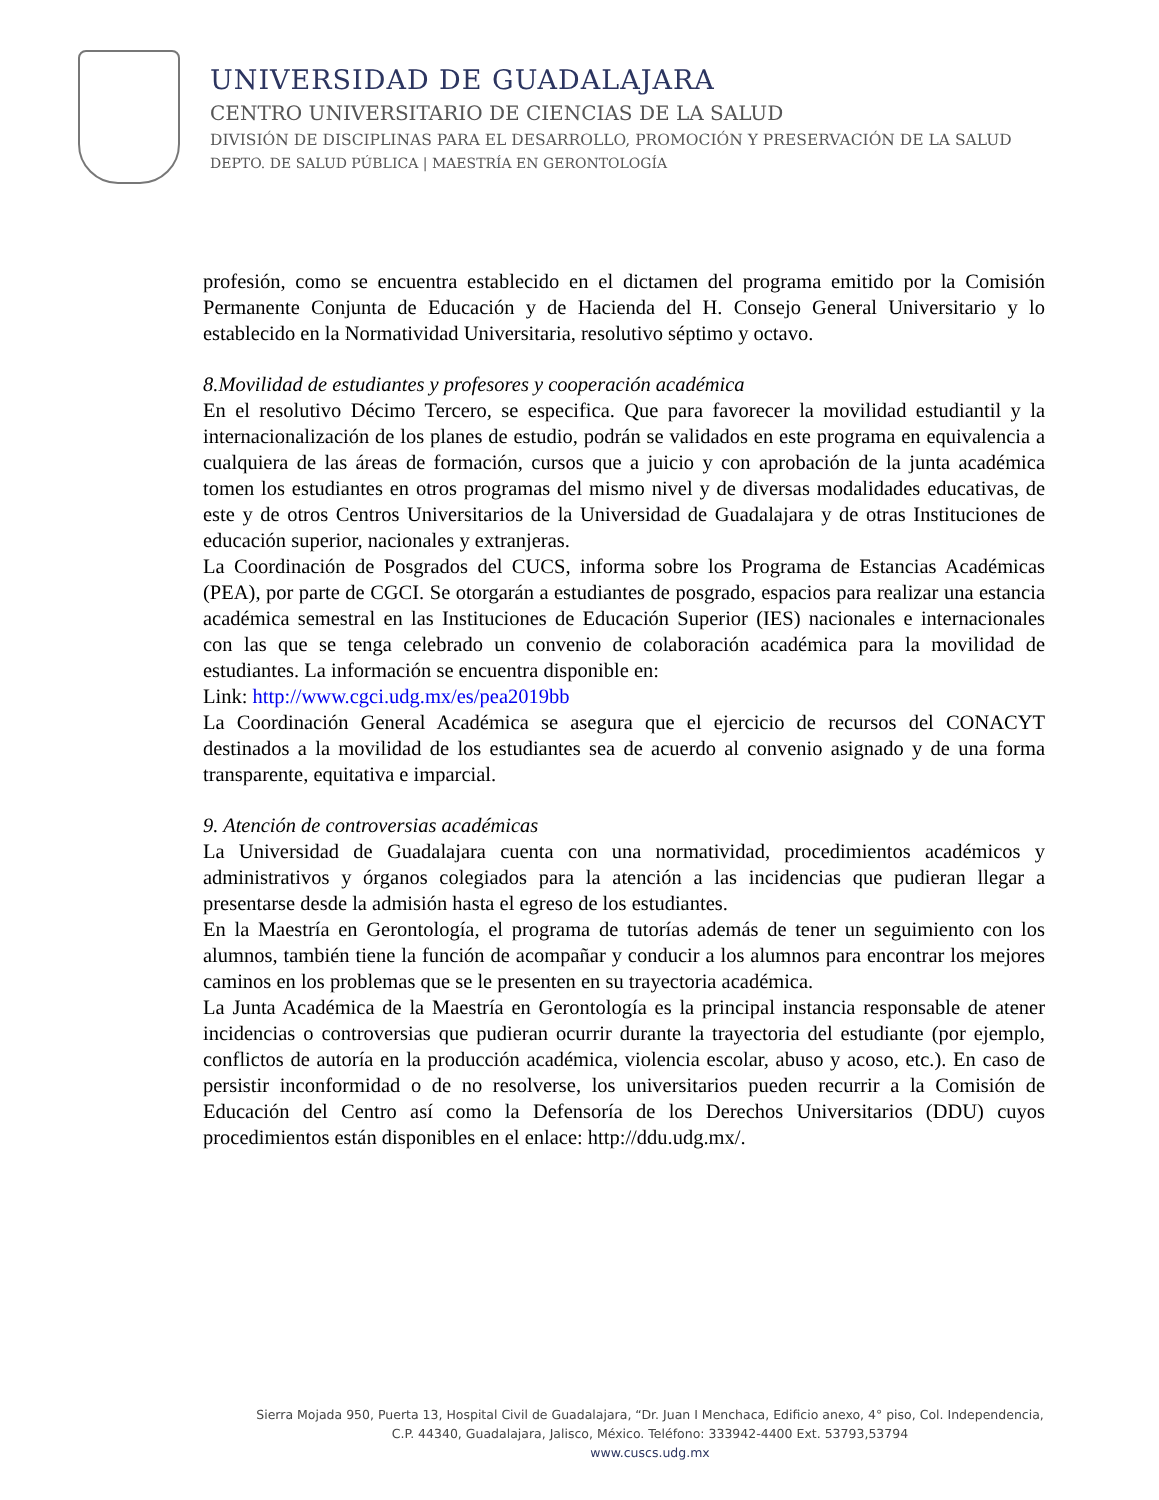UNIVERSIDAD DE GUADALAJARA
CENTRO UNIVERSITARIO DE CIENCIAS DE LA SALUD
DIVISIÓN DE DISCIPLINAS PARA EL DESARROLLO, PROMOCIÓN Y PRESERVACIÓN DE LA SALUD
DEPTO. DE SALUD PÚBLICA | MAESTRÍA EN GERONTOLOGÍA
profesión, como se encuentra establecido en el dictamen del programa emitido por la Comisión Permanente Conjunta de Educación y de Hacienda del H. Consejo General Universitario y lo establecido en la Normatividad Universitaria, resolutivo séptimo y octavo.
8.Movilidad de estudiantes y profesores y cooperación académica
En el resolutivo Décimo Tercero, se especifica. Que para favorecer la movilidad estudiantil y la internacionalización de los planes de estudio, podrán se validados en este programa en equivalencia a cualquiera de las áreas de formación, cursos que a juicio y con aprobación de la junta académica tomen los estudiantes en otros programas del mismo nivel y de diversas modalidades educativas, de este y de otros Centros Universitarios de la Universidad de Guadalajara y de otras Instituciones de educación superior, nacionales y extranjeras.
La Coordinación de Posgrados del CUCS, informa sobre los Programa de Estancias Académicas (PEA), por parte de CGCI. Se otorgarán a estudiantes de posgrado, espacios para realizar una estancia académica semestral en las Instituciones de Educación Superior (IES) nacionales e internacionales con las que se tenga celebrado un convenio de colaboración académica para la movilidad de estudiantes. La información se encuentra disponible en:
Link: http://www.cgci.udg.mx/es/pea2019bb
La Coordinación General Académica se asegura que el ejercicio de recursos del CONACYT destinados a la movilidad de los estudiantes sea de acuerdo al convenio asignado y de una forma transparente, equitativa e imparcial.
9. Atención de controversias académicas
La Universidad de Guadalajara cuenta con una normatividad, procedimientos académicos y administrativos y órganos colegiados para la atención a las incidencias que pudieran llegar a presentarse desde la admisión hasta el egreso de los estudiantes.
En la Maestría en Gerontología, el programa de tutorías además de tener un seguimiento con los alumnos, también tiene la función de acompañar y conducir a los alumnos para encontrar los mejores caminos en los problemas que se le presenten en su trayectoria académica.
La Junta Académica de la Maestría en Gerontología es la principal instancia responsable de atener incidencias o controversias que pudieran ocurrir durante la trayectoria del estudiante (por ejemplo, conflictos de autoría en la producción académica, violencia escolar, abuso y acoso, etc.). En caso de persistir inconformidad o de no resolverse, los universitarios pueden recurrir a la Comisión de Educación del Centro así como la Defensoría de los Derechos Universitarios (DDU) cuyos procedimientos están disponibles en el enlace: http://ddu.udg.mx/.
Sierra Mojada 950, Puerta 13, Hospital Civil de Guadalajara, “Dr. Juan I Menchaca, Edificio anexo, 4° piso, Col. Independencia,
C.P. 44340, Guadalajara, Jalisco, México. Teléfono: 333942-4400 Ext. 53793,53794
www.cuscs.udg.mx